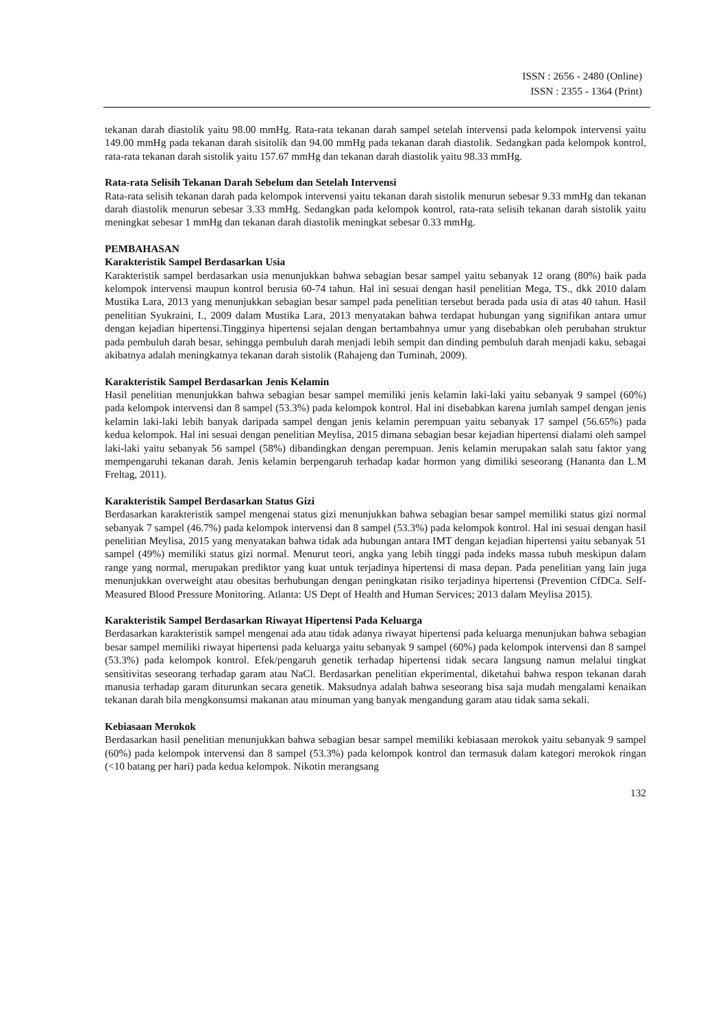ISSN : 2656 - 2480 (Online)
ISSN : 2355 - 1364 (Print)
tekanan darah diastolik yaitu 98.00 mmHg. Rata-rata tekanan darah sampel setelah intervensi pada kelompok intervensi yaitu 149.00 mmHg pada tekanan darah sisitolik dan 94.00 mmHg pada tekanan darah diastolik. Sedangkan pada kelompok kontrol, rata-rata tekanan darah sistolik yaitu 157.67 mmHg dan tekanan darah diastolik yaitu 98.33 mmHg.
Rata-rata Selisih Tekanan Darah Sebelum dan Setelah Intervensi
Rata-rata selisih tekanan darah pada kelompok intervensi yaitu tekanan darah sistolik menurun sebesar 9.33 mmHg dan tekanan darah diastolik menurun sebesar 3.33 mmHg. Sedangkan pada kelompok kontrol, rata-rata selisih tekanan darah sistolik yaitu meningkat sebesar 1 mmHg dan tekanan darah diastolik meningkat sebesar 0.33 mmHg.
PEMBAHASAN
Karakteristik Sampel Berdasarkan Usia
Karakteristik sampel berdasarkan usia menunjukkan bahwa sebagian besar sampel yaitu sebanyak 12 orang (80%) baik pada kelompok intervensi maupun kontrol berusia 60-74 tahun. Hal ini sesuai dengan hasil penelitian Mega, TS., dkk 2010 dalam Mustika Lara, 2013 yang menunjukkan sebagian besar sampel pada penelitian tersebut berada pada usia di atas 40 tahun. Hasil penelitian Syukraini, I., 2009 dalam Mustika Lara, 2013 menyatakan bahwa terdapat hubungan yang signifikan antara umur dengan kejadian hipertensi.Tingginya hipertensi sejalan dengan bertambahnya umur yang disebabkan oleh perubahan struktur pada pembuluh darah besar, sehingga pembuluh darah menjadi lebih sempit dan dinding pembuluh darah menjadi kaku, sebagai akibatnya adalah meningkatnya tekanan darah sistolik (Rahajeng dan Tuminah, 2009).
Karakteristik Sampel Berdasarkan Jenis Kelamin
Hasil penelitian menunjukkan bahwa sebagian besar sampel memiliki jenis kelamin laki-laki yaitu sebanyak 9 sampel (60%) pada kelompok intervensi dan 8 sampel (53.3%) pada kelompok kontrol. Hal ini disebabkan karena jumlah sampel dengan jenis kelamin laki-laki lebih banyak daripada sampel dengan jenis kelamin perempuan yaitu sebanyak 17 sampel (56.65%) pada kedua kelompok. Hal ini sesuai dengan penelitian Meylisa, 2015 dimana sebagian besar kejadian hipertensi dialami oleh sampel laki-laki yaitu sebanyak 56 sampel (58%) dibandingkan dengan perempuan. Jenis kelamin merupakan salah satu faktor yang mempengaruhi tekanan darah. Jenis kelamin berpengaruh terhadap kadar hormon yang dimiliki seseorang (Hananta dan L.M Freltag, 2011).
Karakteristik Sampel Berdasarkan Status Gizi
Berdasarkan karakteristik sampel mengenai status gizi menunjukkan bahwa sebagian besar sampel memiliki status gizi normal sebanyak 7 sampel (46.7%) pada kelompok intervensi dan 8 sampel (53.3%) pada kelompok kontrol. Hal ini sesuai dengan hasil penelitian Meylisa, 2015 yang menyatakan bahwa tidak ada hubungan antara IMT dengan kejadian hipertensi yaitu sebanyak 51 sampel (49%) memiliki status gizi normal. Menurut teori, angka yang lebih tinggi pada indeks massa tubuh meskipun dalam range yang normal, merupakan prediktor yang kuat untuk terjadinya hipertensi di masa depan. Pada penelitian yang lain juga menunjukkan overweight atau obesitas berhubungan dengan peningkatan risiko terjadinya hipertensi (Prevention CfDCa. Self-Measured Blood Pressure Monitoring. Atlanta: US Dept of Health and Human Services; 2013 dalam Meylisa 2015).
Karakteristik Sampel Berdasarkan Riwayat Hipertensi Pada Keluarga
Berdasarkan karakteristik sampel mengenai ada atau tidak adanya riwayat hipertensi pada keluarga menunjukan bahwa sebagian besar sampel memiliki riwayat hipertensi pada keluarga yaitu sebanyak 9 sampel (60%) pada kelompok intervensi dan 8 sampel (53.3%) pada kelompok kontrol. Efek/pengaruh genetik terhadap hipertensi tidak secara langsung namun melalui tingkat sensitivitas seseorang terhadap garam atau NaCl. Berdasarkan penelitian ekperimental, diketahui bahwa respon tekanan darah manusia terhadap garam diturunkan secara genetik. Maksudnya adalah bahwa seseorang bisa saja mudah mengalami kenaikan tekanan darah bila mengkonsumsi makanan atau minuman yang banyak mengandung garam atau tidak sama sekali.
Kebiasaan Merokok
Berdasarkan hasil penelitian menunjukkan bahwa sebagian besar sampel memiliki kebiasaan merokok yaitu sebanyak 9 sampel (60%) pada kelompok intervensi dan 8 sampel (53.3%) pada kelompok kontrol dan termasuk dalam kategori merokok ringan (<10 batang per hari) pada kedua kelompok. Nikotin merangsang
132